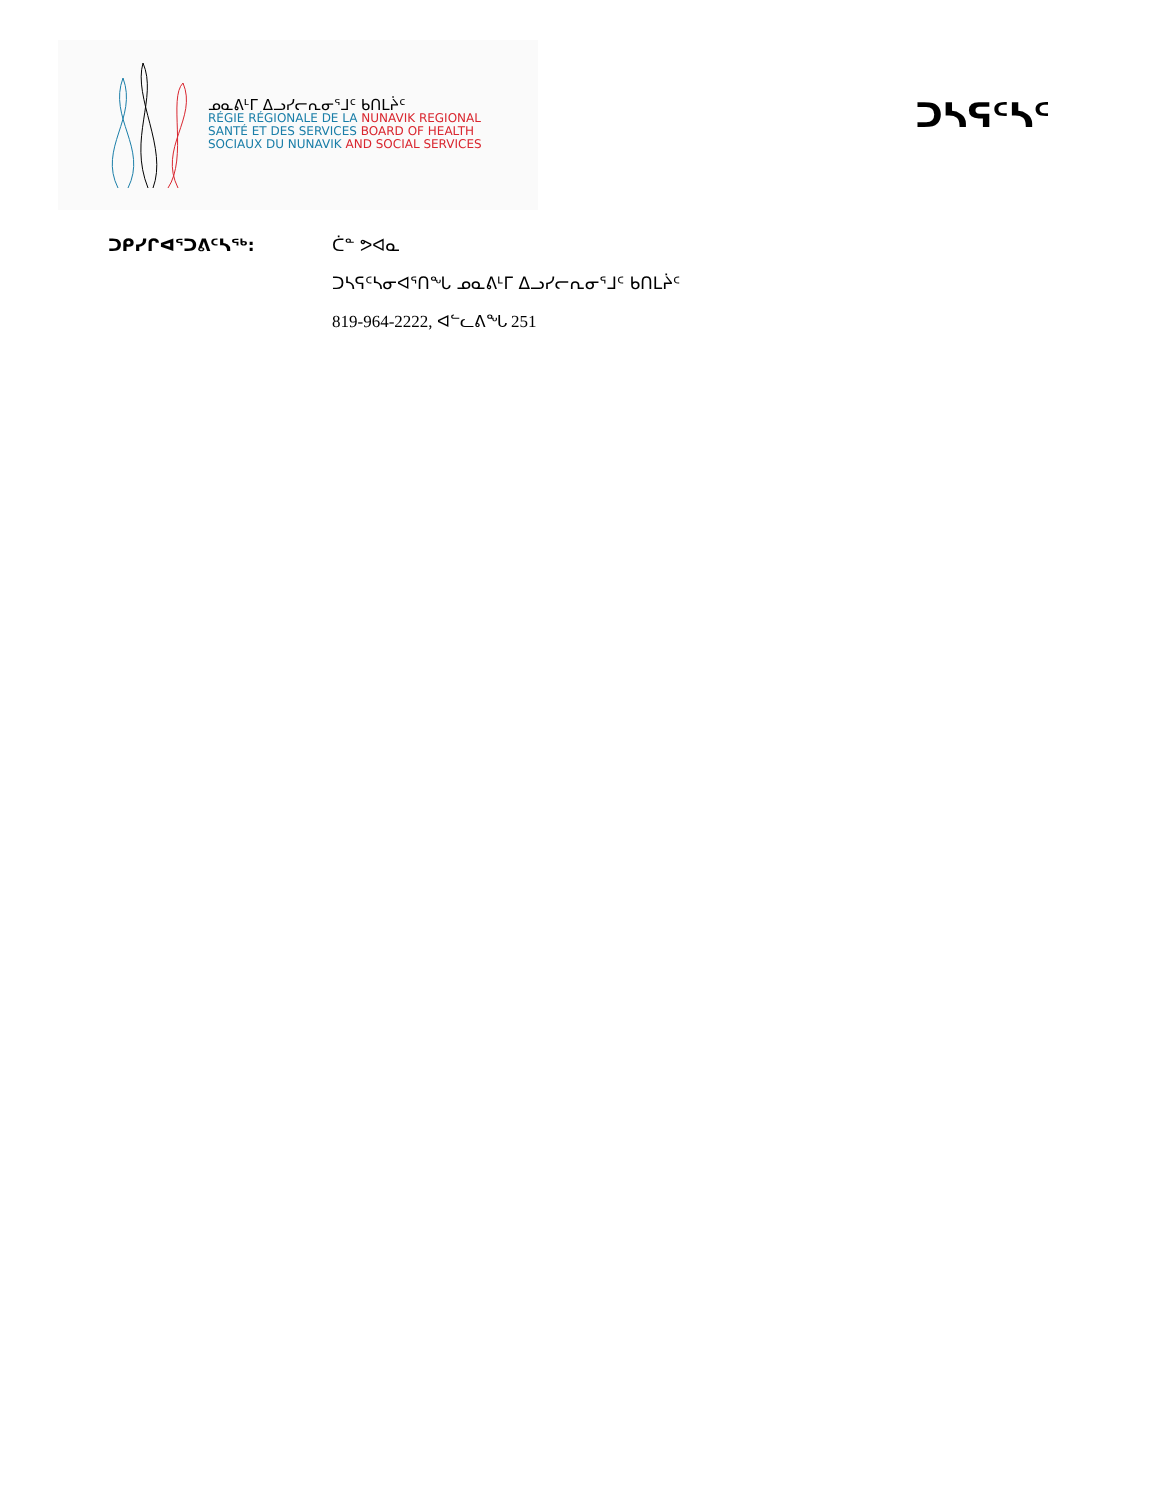ᓄᓇᕕᒻᒥ ᐃᓗᓯᓕᕆᓂᕐᒧᑦ ᑲᑎᒪᔩᑦ
RÉGIE RÉGIONALE DE LA NUNAVIK REGIONAL
SANTÉ ET DES SERVICES BOARD OF HEALTH
SOCIAUX DU NUNAVIK AND SOCIAL SERVICES
ᑐᓴᕋᑦᓴᑦ
ᑐᑭᓯᒋᐊᕐᑐᕕᑦᓴᖅ: ᑖᓐ ᕗᐊᓇ
ᑐᓴᕋᑦᓴᓂᐊᕐᑎᖓ ᓄᓇᕕᒻᒥ ᐃᓗᓯᓕᕆᓂᕐᒧᑦ ᑲᑎᒪᔩᑦ
819-964-2222, ᐊᓪᓚᕕᖓ 251